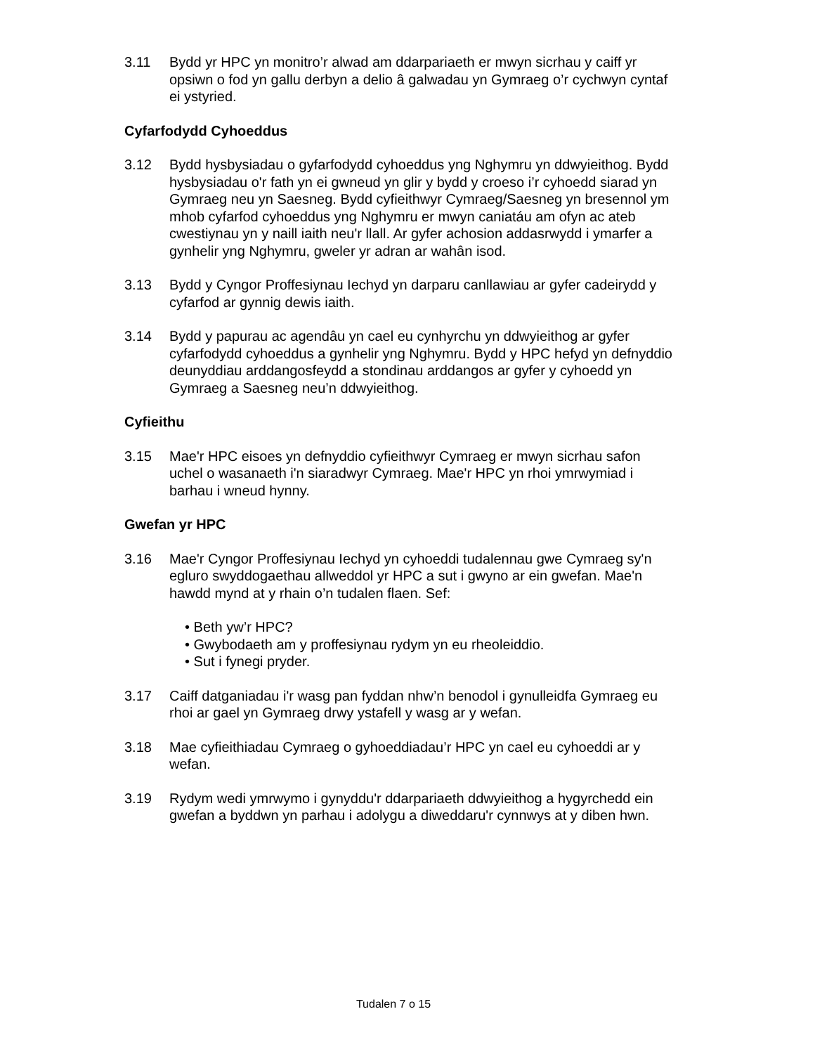3.11 Bydd yr HPC yn monitro’r alwad am ddarpariaeth er mwyn sicrhau y caiff yr opsiwn o fod yn gallu derbyn a delio â galwadau yn Gymraeg o’r cychwyn cyntaf ei ystyried.
Cyfarfodydd Cyhoeddus
3.12 Bydd hysbysiadau o gyfarfodydd cyhoeddus yng Nghymru yn ddwyieithog. Bydd hysbysiadau o'r fath yn ei gwneud yn glir y bydd y croeso i’r cyhoedd siarad yn Gymraeg neu yn Saesneg. Bydd cyfieithwyr Cymraeg/Saesneg yn bresennol ym mhob cyfarfod cyhoeddus yng Nghymru er mwyn caniatáu am ofyn ac ateb cwestiynau yn y naill iaith neu'r llall. Ar gyfer achosion addasrwydd i ymarfer a gynhelir yng Nghymru, gweler yr adran ar wahân isod.
3.13 Bydd y Cyngor Proffesiynau Iechyd yn darparu canllawiau ar gyfer cadeirydd y cyfarfod ar gynnig dewis iaith.
3.14 Bydd y papurau ac agendâu yn cael eu cynhyrchu yn ddwyieithog ar gyfer cyfarfodydd cyhoeddus a gynhelir yng Nghymru. Bydd y HPC hefyd yn defnyddio deunyddiau arddangosfeydd a stondinau arddangos ar gyfer y cyhoedd yn Gymraeg a Saesneg neu’n ddwyieithog.
Cyfieithu
3.15 Mae'r HPC eisoes yn defnyddio cyfieithwyr Cymraeg er mwyn sicrhau safon uchel o wasanaeth i'n siaradwyr Cymraeg. Mae'r HPC yn rhoi ymrwymiad i barhau i wneud hynny.
Gwefan yr HPC
3.16 Mae'r Cyngor Proffesiynau Iechyd yn cyhoeddi tudalennau gwe Cymraeg sy'n egluro swyddogaethau allweddol yr HPC a sut i gwyno ar ein gwefan. Mae'n hawdd mynd at y rhain o’n tudalen flaen. Sef:
• Beth yw’r HPC?
• Gwybodaeth am y proffesiynau rydym yn eu rheoleiddio.
• Sut i fynegi pryder.
3.17 Caiff datganiadau i'r wasg pan fyddan nhw’n benodol i gynulleidfa Gymraeg eu rhoi ar gael yn Gymraeg drwy ystafell y wasg ar y wefan.
3.18 Mae cyfieithiadau Cymraeg o gyhoeddiadau’r HPC yn cael eu cyhoeddi ar y wefan.
3.19 Rydym wedi ymrwymo i gynyddu'r ddarpariaeth ddwyieithog a hygyrchedd ein gwefan a byddwn yn parhau i adolygu a diweddaru'r cynnwys at y diben hwn.
Tudalen 7 o 15